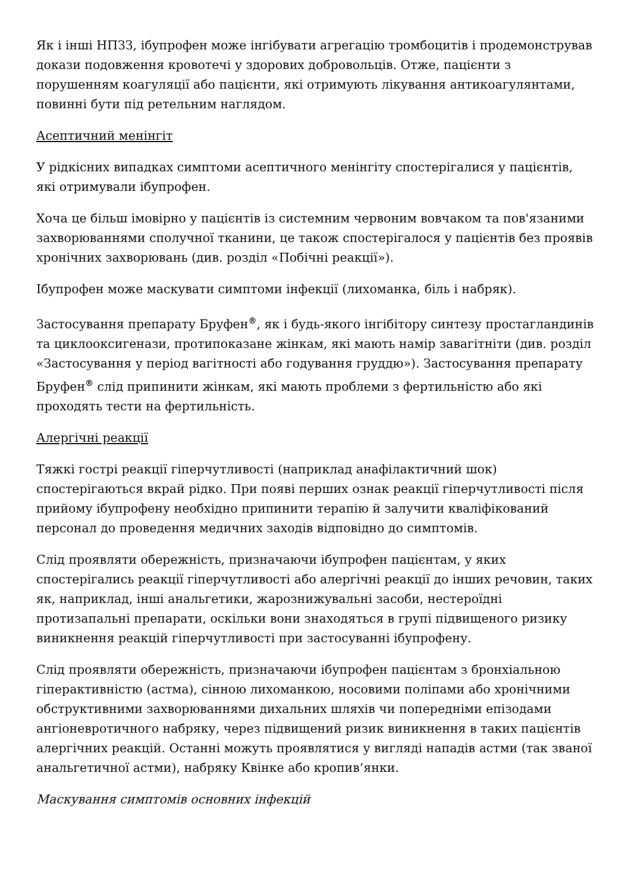Як і інші НПЗЗ, ібупрофен може інгібувати агрегацію тромбоцитів і продемонстрував докази подовження кровотечі у здорових добровольців. Отже, пацієнти з порушенням коагуляції або пацієнти, які отримують лікування антикоагулянтами, повинні бути під ретельним наглядом.
Асептичний менінгіт
У рідкісних випадках симптоми асептичного менінгіту спостерігалися у пацієнтів, які отримували ібупрофен.
Хоча це більш імовірно у пацієнтів із системним червоним вовчаком та пов'язаними захворюваннями сполучної тканини, це також спостерігалося у пацієнтів без проявів хронічних захворювань (див. розділ «Побічні реакції»).
Ібупрофен може маскувати симптоми інфекції (лихоманка, біль і набряк).
Застосування препарату Бруфен<sup>®</sup>, як і будь-якого інгібітору синтезу простагландинів та циклооксигенази, протипоказане жінкам, які мають намір завагітніти (див. розділ «Застосування у період вагітності або годування груддю»). Застосування препарату Бруфен<sup>®</sup> слід припинити жінкам, які мають проблеми з фертильністю або які проходять тести на фертильність.
Алергічні реакції
Тяжкі гострі реакції гіперчутливості (наприклад анафілактичний шок) спостерігаються вкрай рідко. При появі перших ознак реакції гіперчутливості після прийому ібупрофену необхідно припинити терапію й залучити кваліфікований персонал до проведення медичних заходів відповідно до симптомів.
Слід проявляти обережність, призначаючи ібупрофен пацієнтам, у яких спостерігались реакції гіперчутливості або алергічні реакції до інших речовин, таких як, наприклад, інші анальгетики, жарознижувальні засоби, нестероїдні протизапальні препарати, оскільки вони знаходяться в групі підвищеного ризику виникнення реакцій гіперчутливості при застосуванні ібупрофену.
Слід проявляти обережність, призначаючи ібупрофен пацієнтам з бронхіальною гіперактивністю (астма), сінною лихоманкою, носовими поліпами або хронічними обструктивними захворюваннями дихальних шляхів чи попередніми епізодами ангіоневротичного набряку, через підвищений ризик виникнення в таких пацієнтів алергічних реакцій. Останні можуть проявлятися у вигляді нападів астми (так званої анальгетичної астми), набряку Квінке або кропив’янки.
Маскування симптомів основних інфекцій